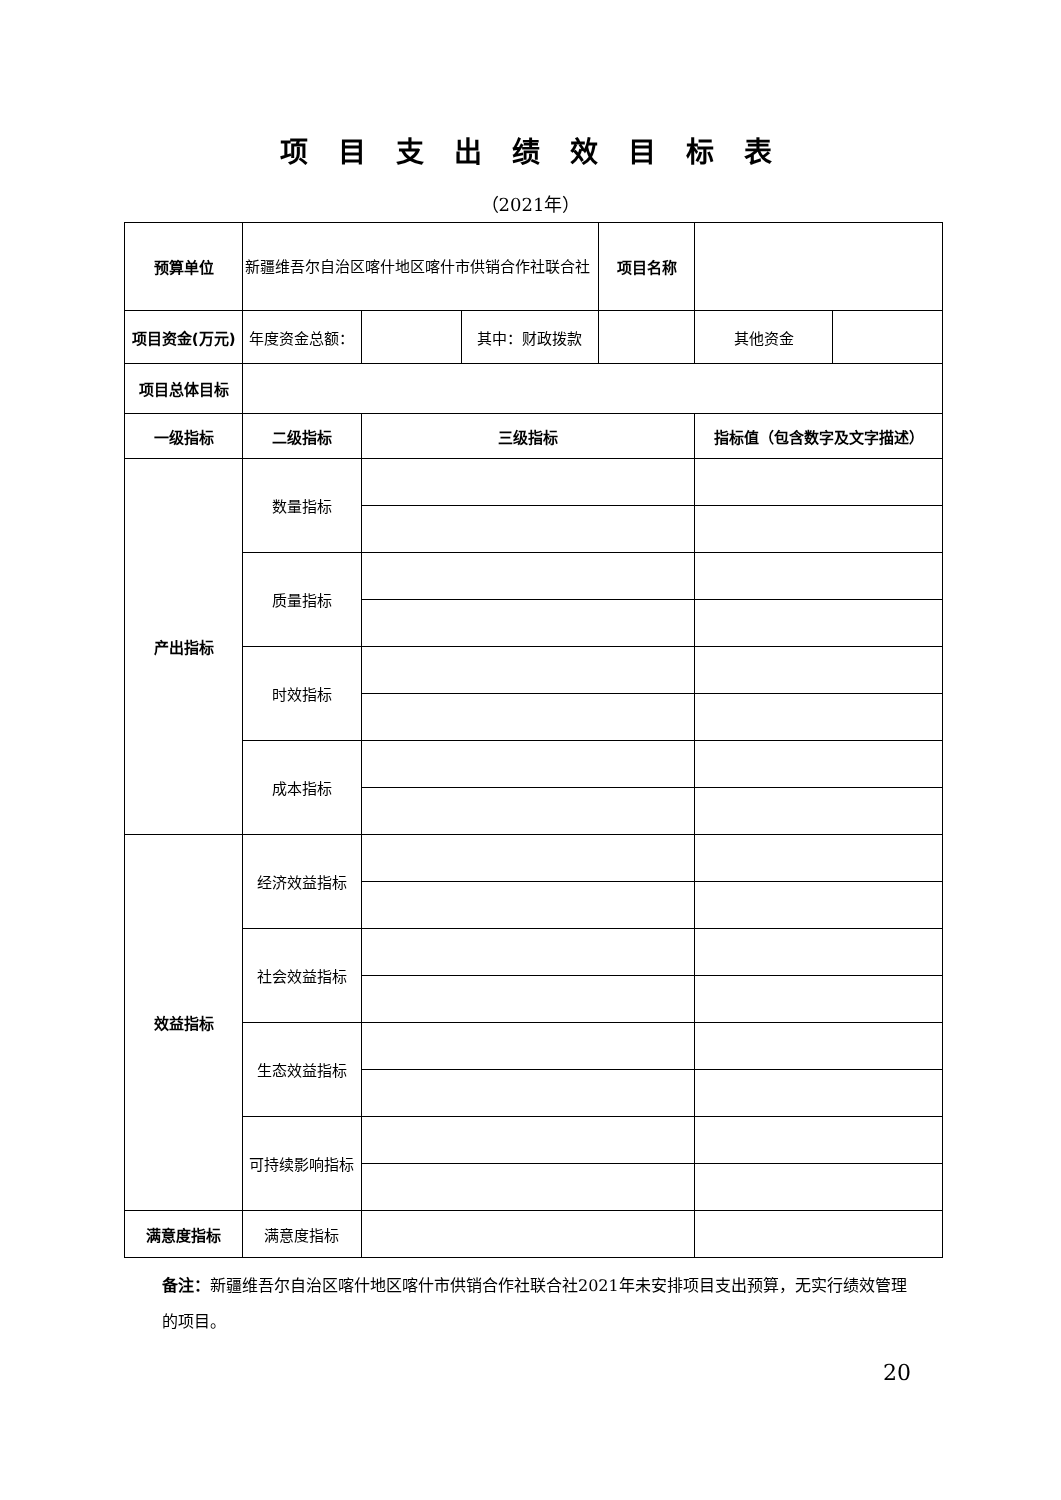项目支出绩效目标表
（2021年）
| 预算单位 | 新疆维吾尔自治区喀什地区喀什市供销合作社联合社 | | | 项目名称 | | |
| 项目资金(万元) | 年度资金总额： | | 其中：财政拨款 | | 其他资金 | |
| 项目总体目标 | | | | | | |
| 一级指标 | 二级指标 | 三级指标 | | | 指标值（包含数字及文字描述） | |
| 产出指标 | 数量指标 | | | | | |
| | 质量指标 | | | | | |
| | 时效指标 | | | | | |
| | 成本指标 | | | | | |
| 效益指标 | 经济效益指标 | | | | | |
| | 社会效益指标 | | | | | |
| | 生态效益指标 | | | | | |
| | 可持续影响指标 | | | | | |
| 满意度指标 | 满意度指标 | | | | | |
备注：新疆维吾尔自治区喀什地区喀什市供销合作社联合社2021年未安排项目支出预算，无实行绩效管理的项目。
20